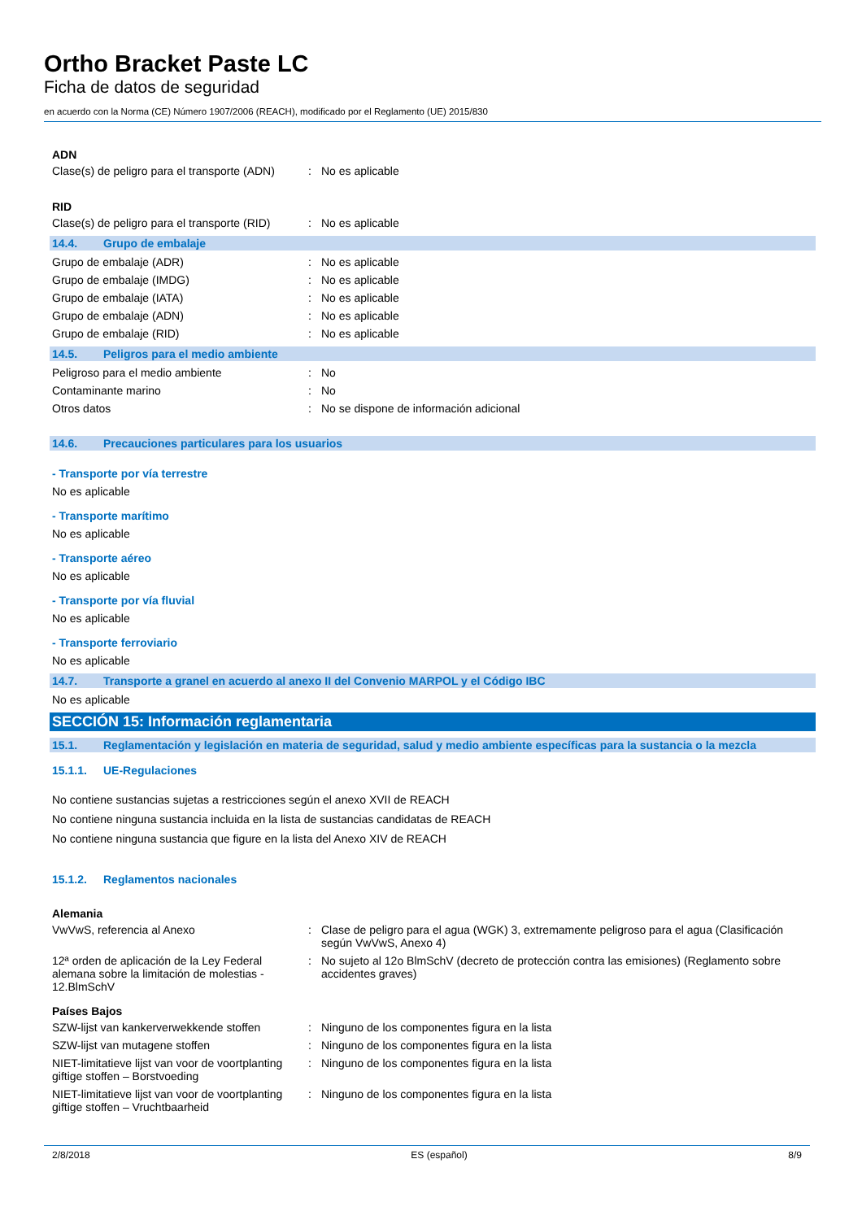Ortho Bracket Paste LC
Ficha de datos de seguridad
en acuerdo con la Norma (CE) Número 1907/2006 (REACH), modificado por el Reglamento (UE) 2015/830
ADN
Clase(s) de peligro para el transporte (ADN)
: No es aplicable
RID
Clase(s) de peligro para el transporte (RID)
: No es aplicable
14.4. Grupo de embalaje
Grupo de embalaje (ADR) : No es aplicable
Grupo de embalaje (IMDG) : No es aplicable
Grupo de embalaje (IATA) : No es aplicable
Grupo de embalaje (ADN) : No es aplicable
Grupo de embalaje (RID) : No es aplicable
14.5. Peligros para el medio ambiente
Peligroso para el medio ambiente : No
Contaminante marino : No
Otros datos : No se dispone de información adicional
14.6. Precauciones particulares para los usuarios
- Transporte por vía terrestre
No es aplicable
- Transporte marítimo
No es aplicable
- Transporte aéreo
No es aplicable
- Transporte por vía fluvial
No es aplicable
- Transporte ferroviario
No es aplicable
14.7. Transporte a granel en acuerdo al anexo II del Convenio MARPOL y el Código IBC
No es aplicable
SECCIÓN 15: Información reglamentaria
15.1. Reglamentación y legislación en materia de seguridad, salud y medio ambiente específicas para la sustancia o la mezcla
15.1.1. UE-Regulaciones
No contiene sustancias sujetas a restricciones según el anexo XVII de REACH
No contiene ninguna sustancia incluida en la lista de sustancias candidatas de REACH
No contiene ninguna sustancia que figure en la lista del Anexo XIV de REACH
15.1.2. Reglamentos nacionales
Alemania
VwVwS, referencia al Anexo : Clase de peligro para el agua (WGK) 3, extremamente peligroso para el agua (Clasificación según VwVwS, Anexo 4)
12ª orden de aplicación de la Ley Federal alemana sobre la limitación de molestias - 12.BlmSchV
: No sujeto al 12o BlmSchV (decreto de protección contra las emisiones) (Reglamento sobre accidentes graves)
Países Bajos
SZW-lijst van kankerverwekkende stoffen
: Ninguno de los componentes figura en la lista
SZW-lijst van mutagene stoffen : Ninguno de los componentes figura en la lista
NIET-limitatieve lijst van voor de voortplanting giftige stoffen – Borstvoeding
: Ninguno de los componentes figura en la lista
NIET-limitatieve lijst van voor de voortplanting giftige stoffen – Vruchtbaarheid
: Ninguno de los componentes figura en la lista
2/8/2018 ES (español) 8/9